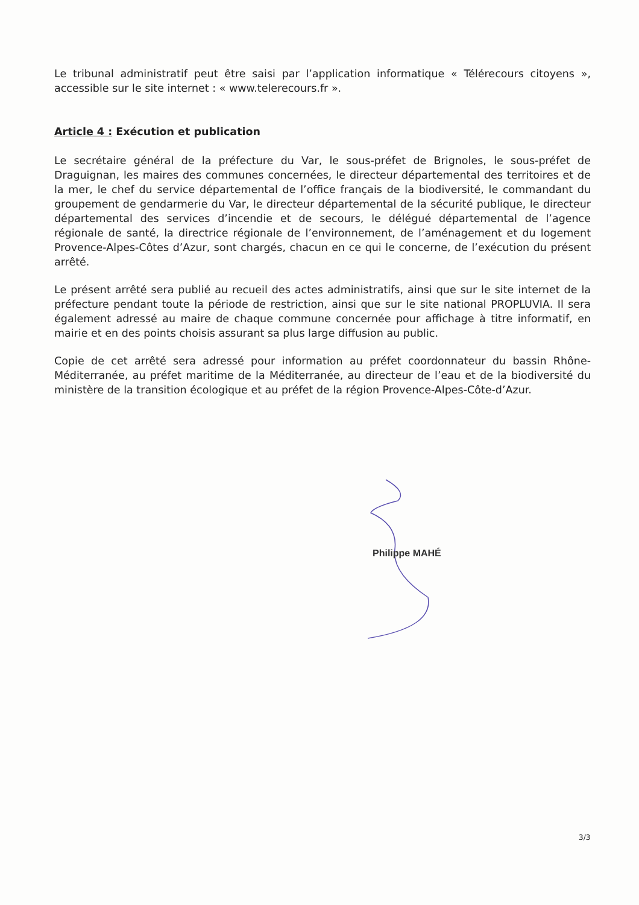Le tribunal administratif peut être saisi par l’application informatique « Télérecours citoyens », accessible sur le site internet : « www.telerecours.fr ».
Article 4 : Exécution et publication
Le secrétaire général de la préfecture du Var, le sous-préfet de Brignoles, le sous-préfet de Draguignan, les maires des communes concernées, le directeur départemental des territoires et de la mer, le chef du service départemental de l’office français de la biodiversité, le commandant du groupement de gendarmerie du Var, le directeur départemental de la sécurité publique, le directeur départemental des services d’incendie et de secours, le délégué départemental de l’agence régionale de santé, la directrice régionale de l’environnement, de l’aménagement et du logement Provence-Alpes-Côtes d’Azur, sont chargés, chacun en ce qui le concerne, de l’exécution du présent arrêté.
Le présent arrêté sera publié au recueil des actes administratifs, ainsi que sur le site internet de la préfecture pendant toute la période de restriction, ainsi que sur le site national PROPLUVIA. Il sera également adressé au maire de chaque commune concernée pour affichage à titre informatif, en mairie et en des points choisis assurant sa plus large diffusion au public.
Copie de cet arrêté sera adressé pour information au préfet coordonnateur du bassin Rhône-Méditerranée, au préfet maritime de la Méditerranée, au directeur de l’eau et de la biodiversité du ministère de la transition écologique et au préfet de la région Provence-Alpes-Côte-d’Azur.
Philippe MAHÉ
3/3